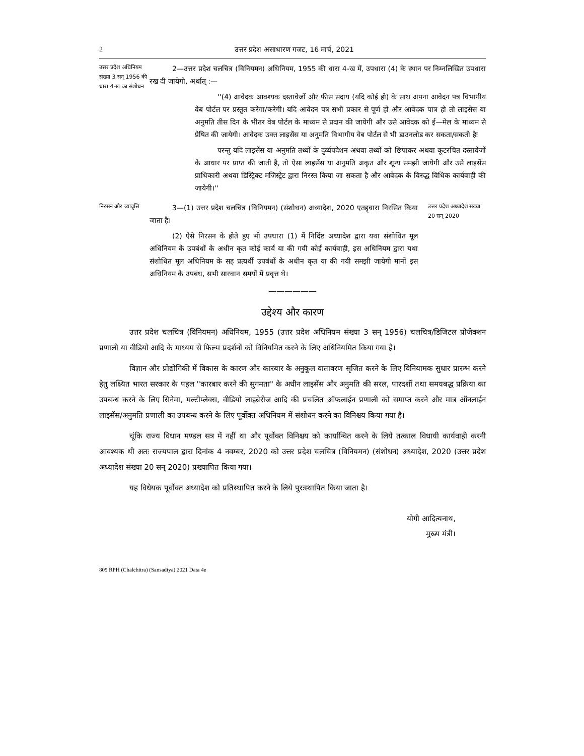2 उत्तर प्रदेश असाधारण गजट, 16 मार्च, 2021
उत्तर प्रदेश अधिनियम संख्या 3 सन् 1956 की धारा 4-ख का संशोधन
2—उत्तर प्रदेश चलचित्र (विनियमन) अधिनियम, 1955 की धारा 4-ख में, उपधारा (4) के स्थान पर निम्नलिखित उपधारा रख दी जायेगी, अर्थात् :—
''(4) आवेदक आवश्यक दस्तावेजों और फीस संदाय (यदि कोई हो) के साथ अपना आवेदन पत्र विभागीय वेब पोर्टल पर प्रस्तुत करेगा/करेगी। यदि आवेदन पत्र सभी प्रकार से पूर्ण हो और आवेदक पात्र हो तो लाइसेंस या अनुमति तीस दिन के भीतर वेब पोर्टल के माध्यम से प्रदान की जायेगी और उसे आवेदक को ई—मेल के माध्यम से प्रेषित की जायेगी। आवेदक उक्त लाइसेंस या अनुमति विभागीय वेब पोर्टल से भी डाउनलोड कर सकता/सकती हैः
परन्तु यदि लाइसेंस या अनुमति तथ्यों के दुर्व्यपदेशन अथवा तथ्यों को छिपाकर अथवा कूटरचित दस्तावेजों के आधार पर प्राप्त की जाती है, तो ऐसा लाइसेंस या अनुमति अकृत और शून्य समझी जायेगी और उसे लाइसेंस प्राधिकारी अथवा डिस्ट्रिक्ट मजिस्ट्रेट द्वारा निरस्त किया जा सकता है और आवेदक के विरुद्ध विधिक कार्यवाही की जायेगी।''
निरसन और व्यावृत्ति
3—(1) उत्तर प्रदेश चलचित्र (विनियमन) (संशोधन) अध्यादेश, 2020 एतद्द्वारा निरसित किया जाता है।
(2) ऐसे निरसन के होते हुए भी उपधारा (1) में निर्दिष्ट अध्यादेश द्वारा यथा संशोधित मूल अधिनियम के उपबंधों के अधीन कृत कोई कार्य या की गयी कोई कार्यवाही, इस अधिनियम द्वारा यथा संशोधित मूल अधिनियम के सह प्रत्यर्थी उपबंधों के अधीन कृत या की गयी समझी जायेगी मानों इस अधिनियम के उपबंध, सभी सारवान समयों में प्रवृत्त थे।
उत्तर प्रदेश अध्यादेश संख्या 20 सन् 2020
——————
उद्देश्य और कारण
उत्तर प्रदेश चलचित्र (विनियमन) अधिनियम, 1955 (उत्तर प्रदेश अधिनियम संख्या 3 सन् 1956) चलचित्र/डिजिटल प्रोजेक्शन प्रणाली या वीडियो आदि के माध्यम से फिल्म प्रदर्शनों को विनियमित करने के लिए अधिनियमित किया गया है।
विज्ञान और प्रोद्योगिकी में विकास के कारण और कारबार के अनुकूल वातावरण सृजित करने के लिए विनियामक सुधार प्रारम्भ करने हेतु लक्ष्यित भारत सरकार के पहल "कारबार करने की सुगमता" के अधीन लाइसेंस और अनुमति की सरल, पारदर्शी तथा समयबद्ध प्रक्रिया का उपबन्ध करने के लिए सिनेमा, मल्टीप्लेक्स, वीडियो लाइब्रेरीज आदि की प्रचलित ऑफलाईन प्रणाली को समाप्त करने और मात्र ऑनलाईन लाइसेंस/अनुमति प्रणाली का उपबन्ध करने के लिए पूर्वोक्त अधिनियम में संशोधन करने का विनिश्चय किया गया है।
चूंकि राज्य विधान मण्डल सत्र में नहीं था और पूर्वोक्त विनिश्चय को कार्यान्वित करने के लिये तत्काल विधायी कार्यवाही करनी आवश्यक थी अतः राज्यपाल द्वारा दिनांक 4 नवम्बर, 2020 को उत्तर प्रदेश चलचित्र (विनियमन) (संशोधन) अध्यादेश, 2020 (उत्तर प्रदेश अध्यादेश संख्या 20 सन् 2020) प्रख्यापित किया गया।
यह विधेयक पूर्वोक्त अध्यादेश को प्रतिस्थापित करने के लिये पुरःस्थापित किया जाता है।
योगी आदित्यनाथ,
मुख्य मंत्री।
809 RPH (Chalchitra) (Sansadiya) 2021 Data 4e